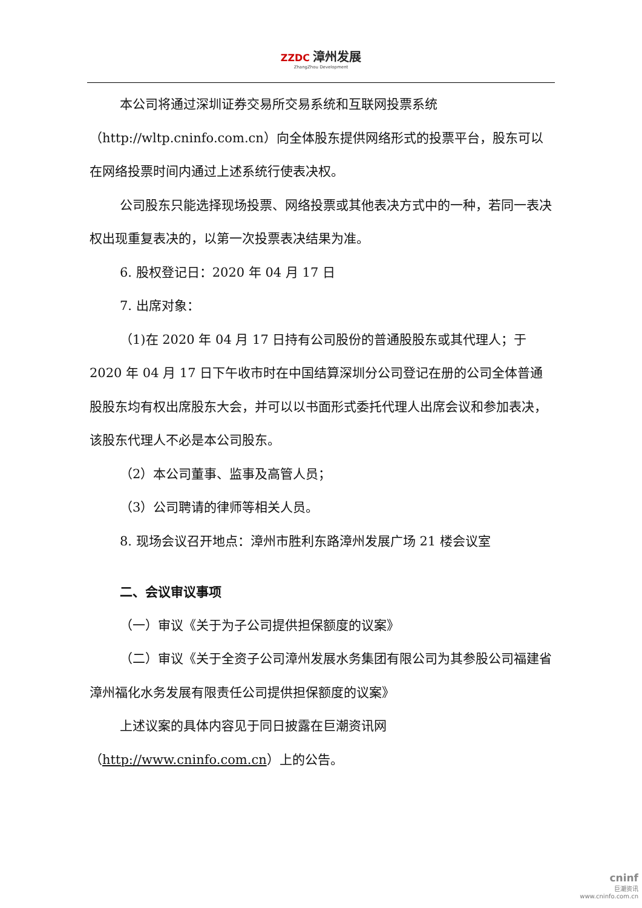ZZDC 漳州发展 ZhangZhou Development
本公司将通过深圳证券交易所交易系统和互联网投票系统（http://wltp.cninfo.com.cn）向全体股东提供网络形式的投票平台，股东可以在网络投票时间内通过上述系统行使表决权。
公司股东只能选择现场投票、网络投票或其他表决方式中的一种，若同一表决权出现重复表决的，以第一次投票表决结果为准。
6. 股权登记日：2020 年 04 月 17 日
7. 出席对象：
（1)在 2020 年 04 月 17 日持有公司股份的普通股股东或其代理人；于 2020 年 04 月 17 日下午收市时在中国结算深圳分公司登记在册的公司全体普通股股东均有权出席股东大会，并可以以书面形式委托代理人出席会议和参加表决，该股东代理人不必是本公司股东。
（2）本公司董事、监事及高管人员；
（3）公司聘请的律师等相关人员。
8. 现场会议召开地点：漳州市胜利东路漳州发展广场 21 楼会议室
二、会议审议事项
（一）审议《关于为子公司提供担保额度的议案》
（二）审议《关于全资子公司漳州发展水务集团有限公司为其参股公司福建省漳州福化水务发展有限责任公司提供担保额度的议案》
上述议案的具体内容见于同日披露在巨潮资讯网（http://www.cninfo.com.cn）上的公告。
cninf
巨潮资讯
www.cninfo.com.cn